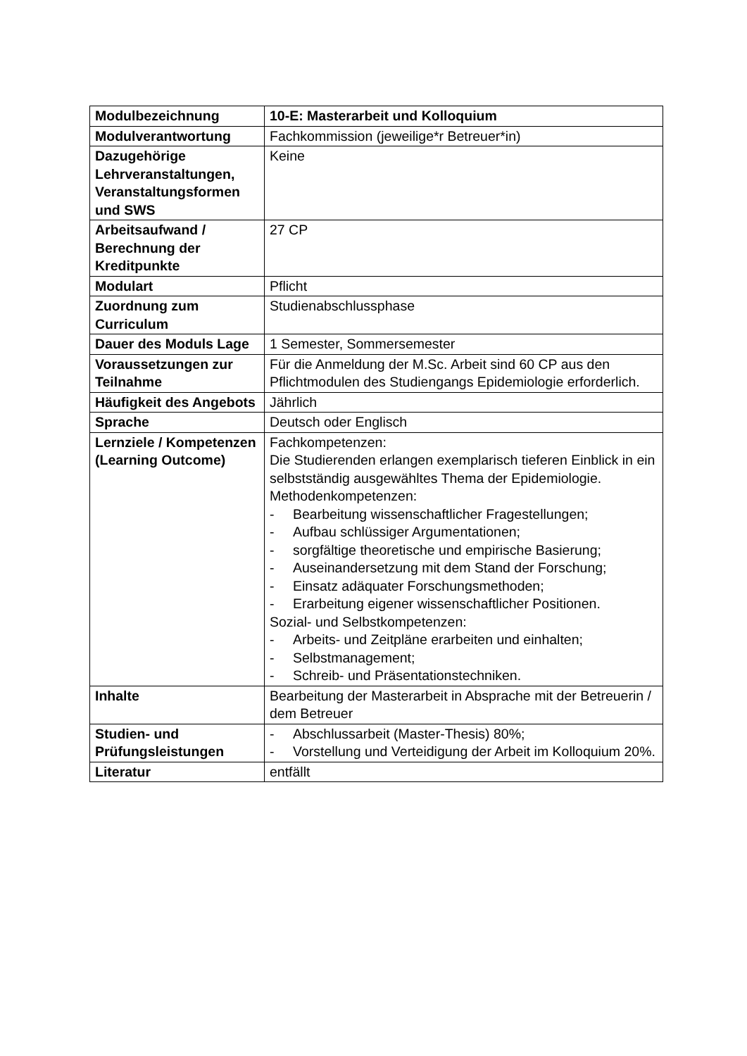| Modulbezeichnung | 10-E: Masterarbeit und Kolloquium |
| Modulverantwortung | Fachkommission (jeweilige*r Betreuer*in) |
| Dazugehörige Lehrveranstaltungen, Veranstaltungsformen und SWS | Keine |
| Arbeitsaufwand / Berechnung der Kreditpunkte | 27 CP |
| Modulart | Pflicht |
| Zuordnung zum Curriculum | Studienabschlussphase |
| Dauer des Moduls Lage | 1 Semester, Sommersemester |
| Voraussetzungen zur Teilnahme | Für die Anmeldung der M.Sc. Arbeit sind 60 CP aus den Pflichtmodulen des Studiengangs Epidemiologie erforderlich. |
| Häufigkeit des Angebots | Jährlich |
| Sprache | Deutsch oder Englisch |
| Lernziele / Kompetenzen (Learning Outcome) | Fachkompetenzen: Die Studierenden erlangen exemplarisch tieferen Einblick in ein selbstständig ausgewähltes Thema der Epidemiologie. Methodenkompetenzen: - Bearbeitung wissenschaftlicher Fragestellungen; - Aufbau schlüssiger Argumentationen; - sorgfältige theoretische und empirische Basierung; - Auseinandersetzung mit dem Stand der Forschung; - Einsatz adäquater Forschungsmethoden; - Erarbeitung eigener wissenschaftlicher Positionen. Sozial- und Selbstkompetenzen: - Arbeits- und Zeitpläne erarbeiten und einhalten; - Selbstmanagement; - Schreib- und Präsentationstechniken. |
| Inhalte | Bearbeitung der Masterarbeit in Absprache mit der Betreuerin / dem Betreuer |
| Studien- und Prüfungsleistungen | - Abschlussarbeit (Master-Thesis) 80%; - Vorstellung und Verteidigung der Arbeit im Kolloquium 20%. |
| Literatur | entfällt |